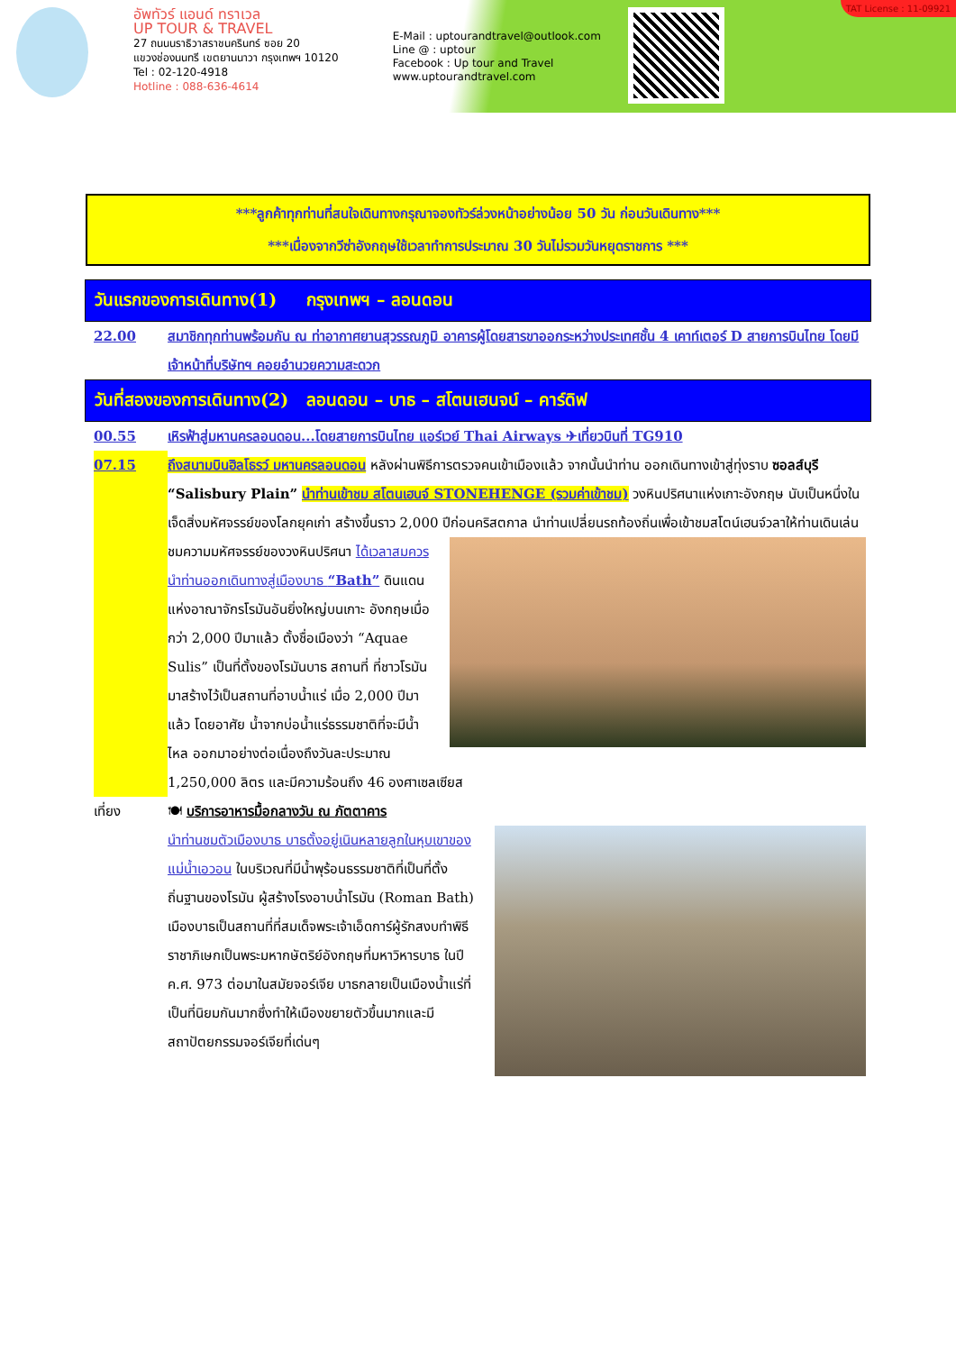อัพทัวร์ แอนด์ ทราเวล
UP TOUR & TRAVEL
27 ถนนนราธิวาสราชนครินทร์ ซอย 20
แขวงช่องนนทรี เขตยานนาวา กรุงเทพฯ 10120
Tel : 02-120-4918
Hotline : 088-636-4614
E-Mail : uptourandtravel@outlook.com
Line @ : uptour
Facebook : Up tour and Travel
www.uptourandtravel.com
TAT License : 11-09921
***ลูกค้าทุกท่านที่สนใจเดินทางกรุณาจองทัวร์ล่วงหน้าอย่างน้อย 50 วัน ก่อนวันเดินทาง***
***เนื่องจากวีซ่าอังกฤษใช้เวลาทำการประมาณ 30 วันไม่รวมวันหยุดราชการ ***
วันแรกของการเดินทาง(1) กรุงเทพฯ – ลอนดอน
22.00 สมาชิกทุกท่านพร้อมกัน ณ ท่าอากาศยานสุวรรณภูมิ อาคารผู้โดยสารขาออกระหว่างประเทศชั้น 4 เคาท์เตอร์ D สายการบินไทย โดยมีเจ้าหน้าที่บริษัทฯ คอยอำนวยความสะดวก
วันที่สองของการเดินทาง(2) ลอนดอน – บาธ – สโตนเฮนจน์ – คาร์ดิฟ
00.55 เหิรฟ้าสู่มหานครลอนดอน...โดยสายการบินไทย แอร์เวย์ Thai Airways ✈เที่ยวบินที่ TG910
07.15 ถึงสนามบินฮิลโธรว์ มหานครลอนดอน หลังผ่านพิธีการตรวจคนเข้าเมืองแล้ว จากนั้นนำท่าน ออกเดินทางเข้าสู่ทุ่งราบ ซอลส์บุรี “Salisbury Plain” นำท่านเข้าชม สโตนเฮนจ์ STONEHENGE (รวมค่าเข้าชม) วงหินปริศนาแห่งเกาะอังกฤษ นับเป็นหนึ่งในเจ็ดสิ่งมหัศจรรย์ของโลกยุคเก่า สร้างขึ้นราว 2,000 ปีก่อนคริสตกาล
นำท่านเปลี่ยนรถท้องถิ่นเพื่อเข้าชมสโตน์เฮนจ์วลาให้ท่านเดินเล่นชมความมหัศจรรย์ของวงหินปริศนา ได้เวลาสมควรนำท่านออกเดินทางสู่เมืองบาธ “Bath” ดินแดนแห่งอาณาจักรโรมันอันยิ่งใหญ่บนเกาะ อังกฤษเมื่อกว่า 2,000 ปีมาแล้ว ตั้งชื่อเมืองว่า “Aquae Sulis” เป็นที่ตั้งของโรมันบาธ สถานที่ ที่ชาวโรมันมาสร้างไว้เป็นสถานที่อาบน้ำแร่ เมื่อ 2,000 ปีมาแล้ว โดยอาศัย น้ำจากบ่อน้ำแร่ธรรมชาติที่จะมีน้ำไหล ออกมาอย่างต่อเนื่องถึงวันละประมาณ 1,250,000 ลิตร และมีความร้อนถึง 46 องศาเซลเซียส
เที่ยง 🍽 บริการอาหารมื้อกลางวัน ณ ภัตตาคาร
นำท่านชมตัวเมืองบาธ บาธตั้งอยู่เนินหลายลูกในหุบเขาของแม่น้ำเอวอน ในบริเวณที่มีน้ำพุร้อนธรรมชาติที่เป็นที่ตั้งถิ่นฐานของโรมัน ผู้สร้างโรงอาบน้ำโรมัน (Roman Bath) เมืองบาธเป็นสถานที่ที่สมเด็จพระเจ้าเอ็ดการ์ผู้รักสงบทำพิธีราชาภิเษกเป็นพระมหากษัตริย์อังกฤษที่มหาวิหารบาธ ในปี ค.ศ. 973 ต่อมาในสมัยจอร์เจีย บาธกลายเป็นเมืองน้ำแร่ที่เป็นที่นิยมกันมากซึ่งทำให้เมืองขยายตัวขึ้นมากและมีสถาปัตยกรรมจอร์เจียที่เด่นๆ